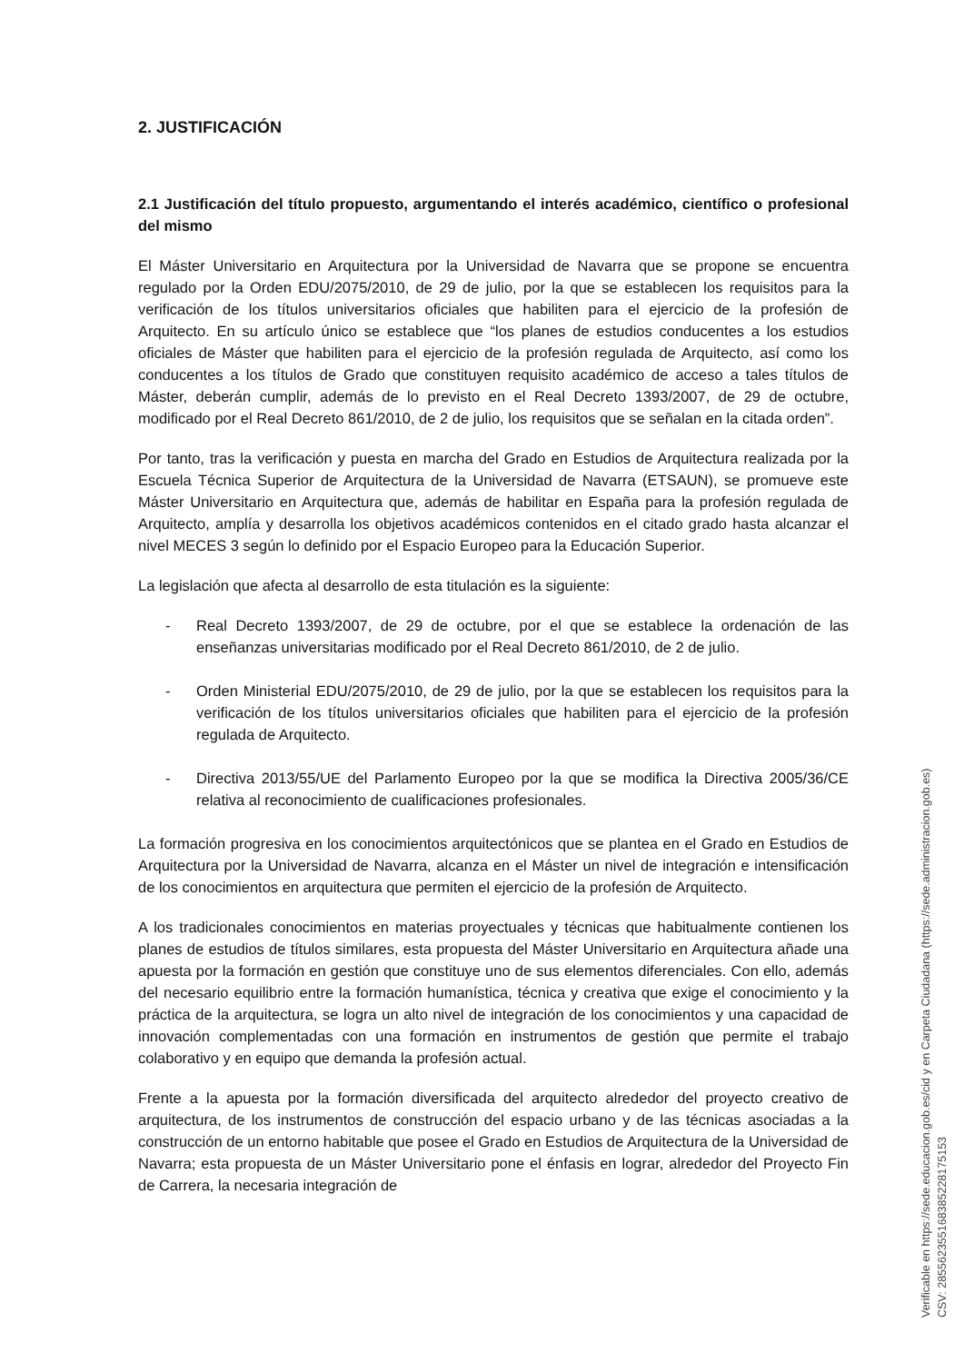2. JUSTIFICACIÓN
2.1 Justificación del título propuesto, argumentando el interés académico, científico o profesional del mismo
El Máster Universitario en Arquitectura por la Universidad de Navarra que se propone se encuentra regulado por la Orden EDU/2075/2010, de 29 de julio, por la que se establecen los requisitos para la verificación de los títulos universitarios oficiales que habiliten para el ejercicio de la profesión de Arquitecto. En su artículo único se establece que “los planes de estudios conducentes a los estudios oficiales de Máster que habiliten para el ejercicio de la profesión regulada de Arquitecto, así como los conducentes a los títulos de Grado que constituyen requisito académico de acceso a tales títulos de Máster, deberán cumplir, además de lo previsto en el Real Decreto 1393/2007, de 29 de octubre, modificado por el Real Decreto 861/2010, de 2 de julio, los requisitos que se señalan en la citada orden”.
Por tanto, tras la verificación y puesta en marcha del Grado en Estudios de Arquitectura realizada por la Escuela Técnica Superior de Arquitectura de la Universidad de Navarra (ETSAUN), se promueve este Máster Universitario en Arquitectura que, además de habilitar en España para la profesión regulada de Arquitecto, amplía y desarrolla los objetivos académicos contenidos en el citado grado hasta alcanzar el nivel MECES 3 según lo definido por el Espacio Europeo para la Educación Superior.
La legislación que afecta al desarrollo de esta titulación es la siguiente:
- Real Decreto 1393/2007, de 29 de octubre, por el que se establece la ordenación de las enseñanzas universitarias modificado por el Real Decreto 861/2010, de 2 de julio.
- Orden Ministerial EDU/2075/2010, de 29 de julio, por la que se establecen los requisitos para la verificación de los títulos universitarios oficiales que habiliten para el ejercicio de la profesión regulada de Arquitecto.
- Directiva 2013/55/UE del Parlamento Europeo por la que se modifica la Directiva 2005/36/CE relativa al reconocimiento de cualificaciones profesionales.
La formación progresiva en los conocimientos arquitectónicos que se plantea en el Grado en Estudios de Arquitectura por la Universidad de Navarra, alcanza en el Máster un nivel de integración e intensificación de los conocimientos en arquitectura que permiten el ejercicio de la profesión de Arquitecto.
A los tradicionales conocimientos en materias proyectuales y técnicas que habitualmente contienen los planes de estudios de títulos similares, esta propuesta del Máster Universitario en Arquitectura añade una apuesta por la formación en gestión que constituye uno de sus elementos diferenciales. Con ello, además del necesario equilibrio entre la formación humanística, técnica y creativa que exige el conocimiento y la práctica de la arquitectura, se logra un alto nivel de integración de los conocimientos y una capacidad de innovación complementadas con una formación en instrumentos de gestión que permite el trabajo colaborativo y en equipo que demanda la profesión actual.
Frente a la apuesta por la formación diversificada del arquitecto alrededor del proyecto creativo de arquitectura, de los instrumentos de construcción del espacio urbano y de las técnicas asociadas a la construcción de un entorno habitable que posee el Grado en Estudios de Arquitectura de la Universidad de Navarra; esta propuesta de un Máster Universitario pone el énfasis en lograr, alrededor del Proyecto Fin de Carrera, la necesaria integración de
Verificable en https://sede.educacion.gob.es/cid y en Carpeta Ciudadana (https://sede.administracion.gob.es)
CSV: 285562355168385228175153